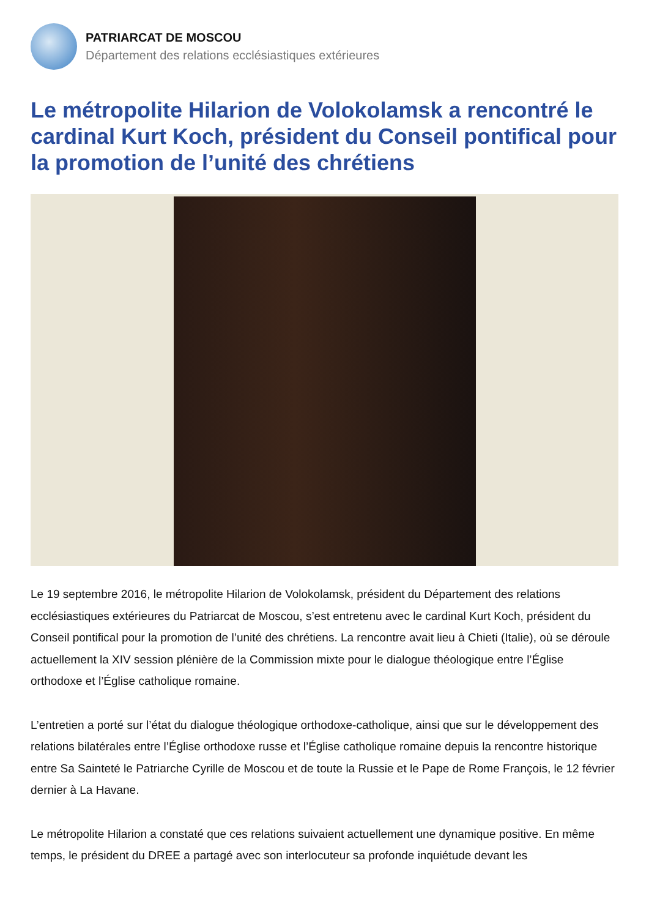PATRIARCAT DE MOSCOU
Département des relations ecclésiastiques extérieures
Le métropolite Hilarion de Volokolamsk a rencontré le cardinal Kurt Koch, président du Conseil pontifical pour la promotion de l’unité des chrétiens
Le 19 septembre 2016, le métropolite Hilarion de Volokolamsk, président du Département des relations ecclésiastiques extérieures du Patriarcat de Moscou, s’est entretenu avec le cardinal Kurt Koch, président du Conseil pontifical pour la promotion de l’unité des chrétiens. La rencontre avait lieu à Chieti (Italie), où se déroule actuellement la XIV session plénière de la Commission mixte pour le dialogue théologique entre l’Église orthodoxe et l’Église catholique romaine.
L’entretien a porté sur l’état du dialogue théologique orthodoxe-catholique, ainsi que sur le développement des relations bilatérales entre l’Église orthodoxe russe et l’Église catholique romaine depuis la rencontre historique entre Sa Sainteté le Patriarche Cyrille de Moscou et de toute la Russie et le Pape de Rome François, le 12 février dernier à La Havane.
Le métropolite Hilarion a constaté que ces relations suivaient actuellement une dynamique positive. En même temps, le président du DREE a partagé avec son interlocuteur sa profonde inquiétude devant les